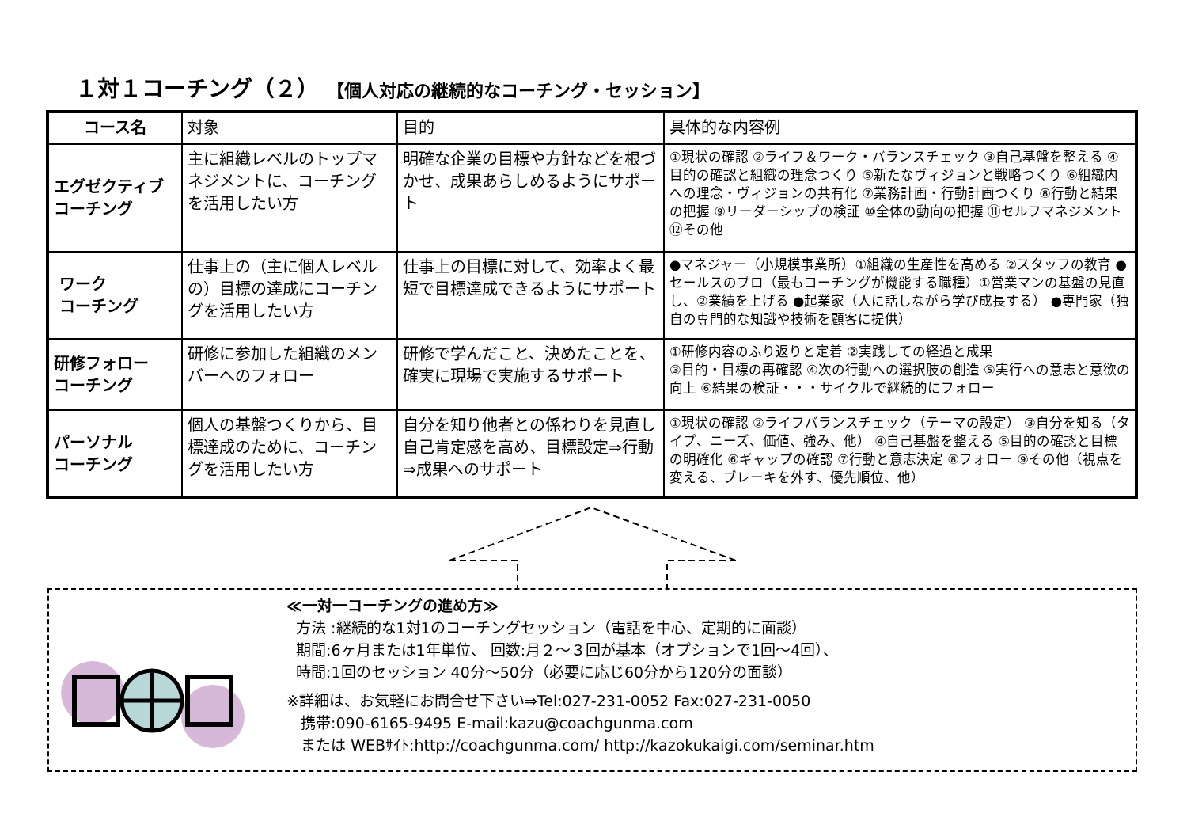１対１コーチング（２） 【個人対応の継続的なコーチング・セッション】
| コース名 | 対象 | 目的 | 具体的な内容例 |
| --- | --- | --- | --- |
| エグゼクティブ コーチング | 主に組織レベルのトップマネジメントに、コーチングを活用したい方 | 明確な企業の目標や方針などを根づかせ、成果あらしめるようにサポート | ①現状の確認 ②ライフ＆ワーク・バランスチェック ③自己基盤を整える ④目的の確認と組織の理念つくり ⑤新たなヴィジョンと戦略つくり ⑥組織内への理念・ヴィジョンの共有化 ⑦業務計画・行動計画つくり ⑧行動と結果の把握 ⑨リーダーシップの検証 ⑩全体の動向の把握 ⑪セルフマネジメント ⑫その他 |
| ワーク コーチング | 仕事上の（主に個人レベルの）目標の達成にコーチングを活用したい方 | 仕事上の目標に対して、効率よく最短で目標達成できるようにサポート | ●マネジャー（小規模事業所）①組織の生産性を高める ②スタッフの教育 ●セールスのプロ（最もコーチングが機能する職種）①営業マンの基盤の見直し、②業績を上げる ●起業家（人に話しながら学び成長する） ●専門家（独自の専門的な知識や技術を顧客に提供） |
| 研修フォロー コーチング | 研修に参加した組織のメンバーへのフォロー | 研修で学んだこと、決めたことを、確実に現場で実施するサポート | ①研修内容のふり返りと定着 ②実践しての経過と成果 ③目的・目標の再確認 ④次の行動への選択肢の創造 ⑤実行への意志と意欲の向上 ⑥結果の検証・・・サイクルで継続的にフォロー |
| パーソナル コーチング | 個人の基盤つくりから、目標達成のために、コーチングを活用したい方 | 自分を知り他者との係わりを見直し自己肯定感を高め、目標設定⇒行動⇒成果へのサポート | ①現状の確認 ②ライフバランスチェック（テーマの設定） ③自分を知る（タイプ、ニーズ、価値、強み、他） ④自己基盤を整える ⑤目的の確認と目標の明確化 ⑥ギャップの確認 ⑦行動と意志決定 ⑧フォロー ⑨その他（視点を変える、ブレーキを外す、優先順位、他） |
≪一対一コーチングの進め方≫
方法 :継続的な1対1のコーチングセッション（電話を中心、定期的に面談）
期間:6ヶ月または1年単位、 回数:月２～３回が基本（オプションで1回～4回）、
時間:1回のセッション 40分～50分（必要に応じ60分から120分の面談）
※詳細は、お気軽にお問合せ下さい⇒Tel:027-231-0052 Fax:027-231-0050
携帯:090-6165-9495 E-mail:kazu@coachgunma.com
または WEBｻｲﾄ:http://coachgunma.com/ http://kazokukaigi.com/seminar.htm